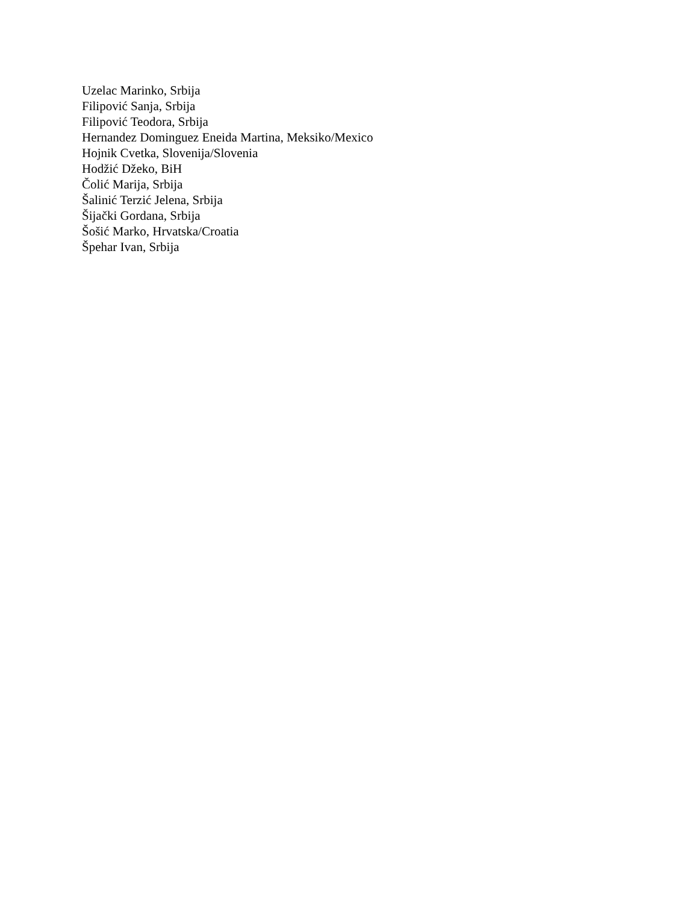Uzelac Marinko, Srbija
Filipović Sanja, Srbija
Filipović Teodora, Srbija
Hernandez Dominguez Eneida Martina, Meksiko/Mexico
Hojnik Cvetka, Slovenija/Slovenia
Hodžić Džeko, BiH
Čolić Marija, Srbija
Šalinić Terzić Jelena, Srbija
Šijački Gordana, Srbija
Šošić Marko, Hrvatska/Croatia
Špehar Ivan, Srbija